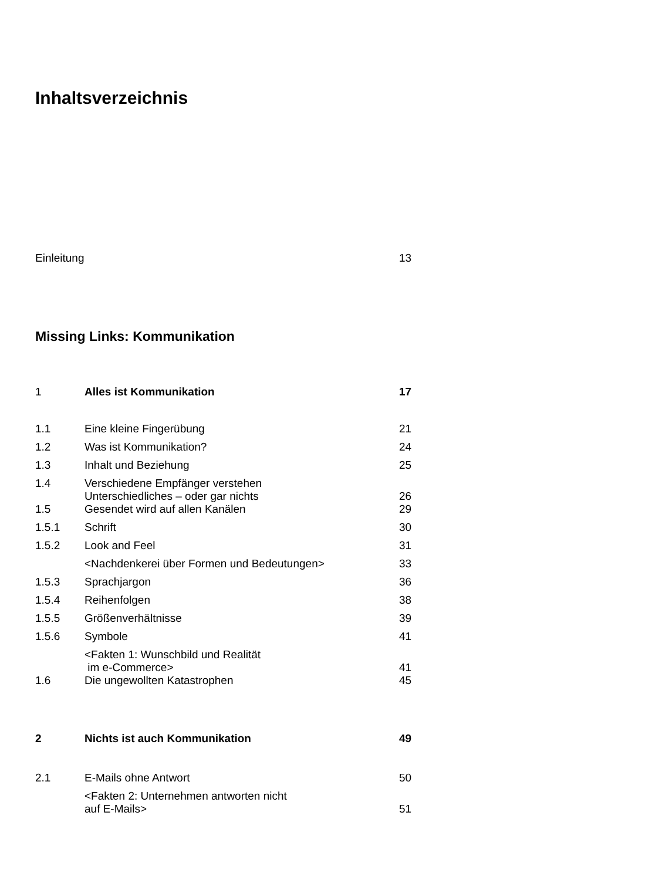Inhaltsverzeichnis
| Einleitung | 13 |
Missing Links: Kommunikation
| 1 | Alles ist Kommunikation | 17 |
| 1.1 | Eine kleine Fingerübung | 21 |
| 1.2 | Was ist Kommunikation? | 24 |
| 1.3 | Inhalt und Beziehung | 25 |
| 1.4 | Verschiedene Empfänger verstehen Unterschiedliches – oder gar nichts | 26 |
| 1.5 | Gesendet wird auf allen Kanälen | 29 |
| 1.5.1 | Schrift | 30 |
| 1.5.2 | Look and Feel | 31 |
| | <Nachdenkerei über Formen und Bedeutungen> | 33 |
| 1.5.3 | Sprachjargon | 36 |
| 1.5.4 | Reihenfolgen | 38 |
| 1.5.5 | Größenverhältnisse | 39 |
| 1.5.6 | Symbole | 41 |
| | <Fakten 1: Wunschbild und Realität im e-Commerce> | 41 |
| 1.6 | Die ungewollten Katastrophen | 45 |
| 2 | Nichts ist auch Kommunikation | 49 |
| 2.1 | E-Mails ohne Antwort | 50 |
| | <Fakten 2: Unternehmen antworten nicht auf E-Mails> | 51 |